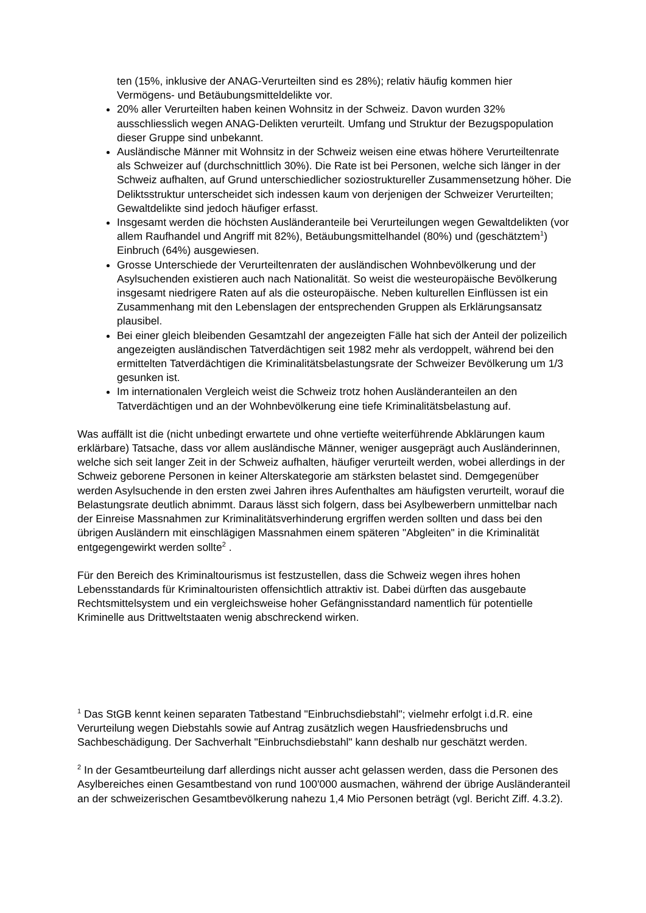ten (15%, inklusive der ANAG-Verurteilten sind es 28%); relativ häufig kommen hier Vermögens- und Betäubungsmitteldelikte vor.
20% aller Verurteilten haben keinen Wohnsitz in der Schweiz. Davon wurden 32% ausschliesslich wegen ANAG-Delikten verurteilt. Umfang und Struktur der Bezugspopulation dieser Gruppe sind unbekannt.
Ausländische Männer mit Wohnsitz in der Schweiz weisen eine etwas höhere Verurteiltenrate als Schweizer auf (durchschnittlich 30%). Die Rate ist bei Personen, welche sich länger in der Schweiz aufhalten, auf Grund unterschiedlicher soziostruktureller Zusammensetzung höher. Die Deliktsstruktur unterscheidet sich indessen kaum von derjenigen der Schweizer Verurteilten; Gewaltdelikte sind jedoch häufiger erfasst.
Insgesamt werden die höchsten Ausländeranteile bei Verurteilungen wegen Gewaltdelikten (vor allem Raufhandel und Angriff mit 82%), Betäubungsmittelhandel (80%) und (geschätztem<sup>1</sup>) Einbruch (64%) ausgewiesen.
Grosse Unterschiede der Verurteiltenraten der ausländischen Wohnbevölkerung und der Asylsuchenden existieren auch nach Nationalität. So weist die westeuropäische Bevölkerung insgesamt niedrigere Raten auf als die osteuropäische. Neben kulturellen Einflüssen ist ein Zusammenhang mit den Lebenslagen der entsprechenden Gruppen als Erklärungsansatz plausibel.
Bei einer gleich bleibenden Gesamtzahl der angezeigten Fälle hat sich der Anteil der polizeilich angezeigten ausländischen Tatverdächtigen seit 1982 mehr als verdoppelt, während bei den ermittelten Tatverdächtigen die Kriminalitätsbelastungsrate der Schweizer Bevölkerung um 1/3 gesunken ist.
Im internationalen Vergleich weist die Schweiz trotz hohen Ausländeranteilen an den Tatverdächtigen und an der Wohnbevölkerung eine tiefe Kriminalitätsbelastung auf.
Was auffällt ist die (nicht unbedingt erwartete und ohne vertiefte weiterführende Abklärungen kaum erklärbare) Tatsache, dass vor allem ausländische Männer, weniger ausgeprägt auch Ausländerinnen, welche sich seit langer Zeit in der Schweiz aufhalten, häufiger verurteilt werden, wobei allerdings in der Schweiz geborene Personen in keiner Alterskategorie am stärksten belastet sind. Demgegenüber werden Asylsuchende in den ersten zwei Jahren ihres Aufenthaltes am häufigsten verurteilt, worauf die Belastungsrate deutlich abnimmt. Daraus lässt sich folgern, dass bei Asylbewerbern unmittelbar nach der Einreise Massnahmen zur Kriminalitätsverhinderung ergriffen werden sollten und dass bei den übrigen Ausländern mit einschlägigen Massnahmen einem späteren "Abgleiten" in die Kriminalität entgegengewirkt werden sollte<sup>2</sup> .
Für den Bereich des Kriminaltourismus ist festzustellen, dass die Schweiz wegen ihres hohen Lebensstandards für Kriminaltouristen offensichtlich attraktiv ist. Dabei dürften das ausgebaute Rechtsmittelsystem und ein vergleichsweise hoher Gefängnisstandard namentlich für potentielle Kriminelle aus Drittweltstaaten wenig abschreckend wirken.
<sup>1</sup> Das StGB kennt keinen separaten Tatbestand "Einbruchsdiebstahl"; vielmehr erfolgt i.d.R. eine Verurteilung wegen Diebstahls sowie auf Antrag zusätzlich wegen Hausfriedensbruchs und Sachbeschädigung. Der Sachverhalt "Einbruchsdiebstahl" kann deshalb nur geschätzt werden.
<sup>2</sup> In der Gesamtbeurteilung darf allerdings nicht ausser acht gelassen werden, dass die Personen des Asylbereiches einen Gesamtbestand von rund 100'000 ausmachen, während der übrige Ausländeranteil an der schweizerischen Gesamtbevölkerung nahezu 1,4 Mio Personen beträgt (vgl. Bericht Ziff. 4.3.2).